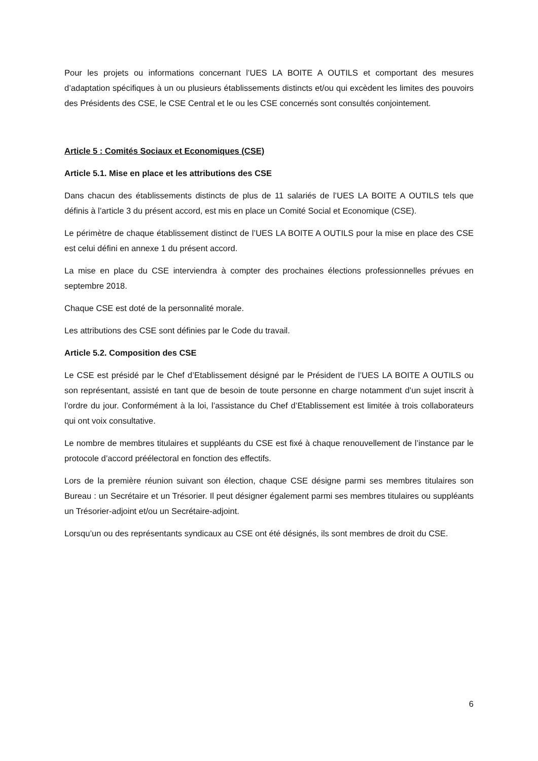Pour les projets ou informations concernant l’UES LA BOITE A OUTILS et comportant des mesures d’adaptation spécifiques à un ou plusieurs établissements distincts et/ou qui excèdent les limites des pouvoirs des Présidents des CSE, le CSE Central et le ou les CSE concernés sont consultés conjointement.
Article 5 : Comités Sociaux et Economiques (CSE)
Article 5.1. Mise en place et les attributions des CSE
Dans chacun des établissements distincts de plus de 11 salariés de l’UES LA BOITE A OUTILS tels que définis à l’article 3 du présent accord, est mis en place un Comité Social et Economique (CSE).
Le périmètre de chaque établissement distinct de l’UES LA BOITE A OUTILS pour la mise en place des CSE est celui défini en annexe 1 du présent accord.
La mise en place du CSE interviendra à compter des prochaines élections professionnelles prévues en septembre 2018.
Chaque CSE est doté de la personnalité morale.
Les attributions des CSE sont définies par le Code du travail.
Article 5.2. Composition des CSE
Le CSE est présidé par le Chef d’Etablissement désigné par le Président de l’UES LA BOITE A OUTILS ou son représentant, assisté en tant que de besoin de toute personne en charge notamment d’un sujet inscrit à l’ordre du jour. Conformément à la loi, l’assistance du Chef d’Etablissement est limitée à trois collaborateurs qui ont voix consultative.
Le nombre de membres titulaires et suppléants du CSE est fixé à chaque renouvellement de l’instance par le protocole d’accord préélectoral en fonction des effectifs.
Lors de la première réunion suivant son élection, chaque CSE désigne parmi ses membres titulaires son Bureau : un Secrétaire et un Trésorier. Il peut désigner également parmi ses membres titulaires ou suppléants un Trésorier-adjoint et/ou un Secrétaire-adjoint.
Lorsqu’un ou des représentants syndicaux au CSE ont été désignés, ils sont membres de droit du CSE.
6